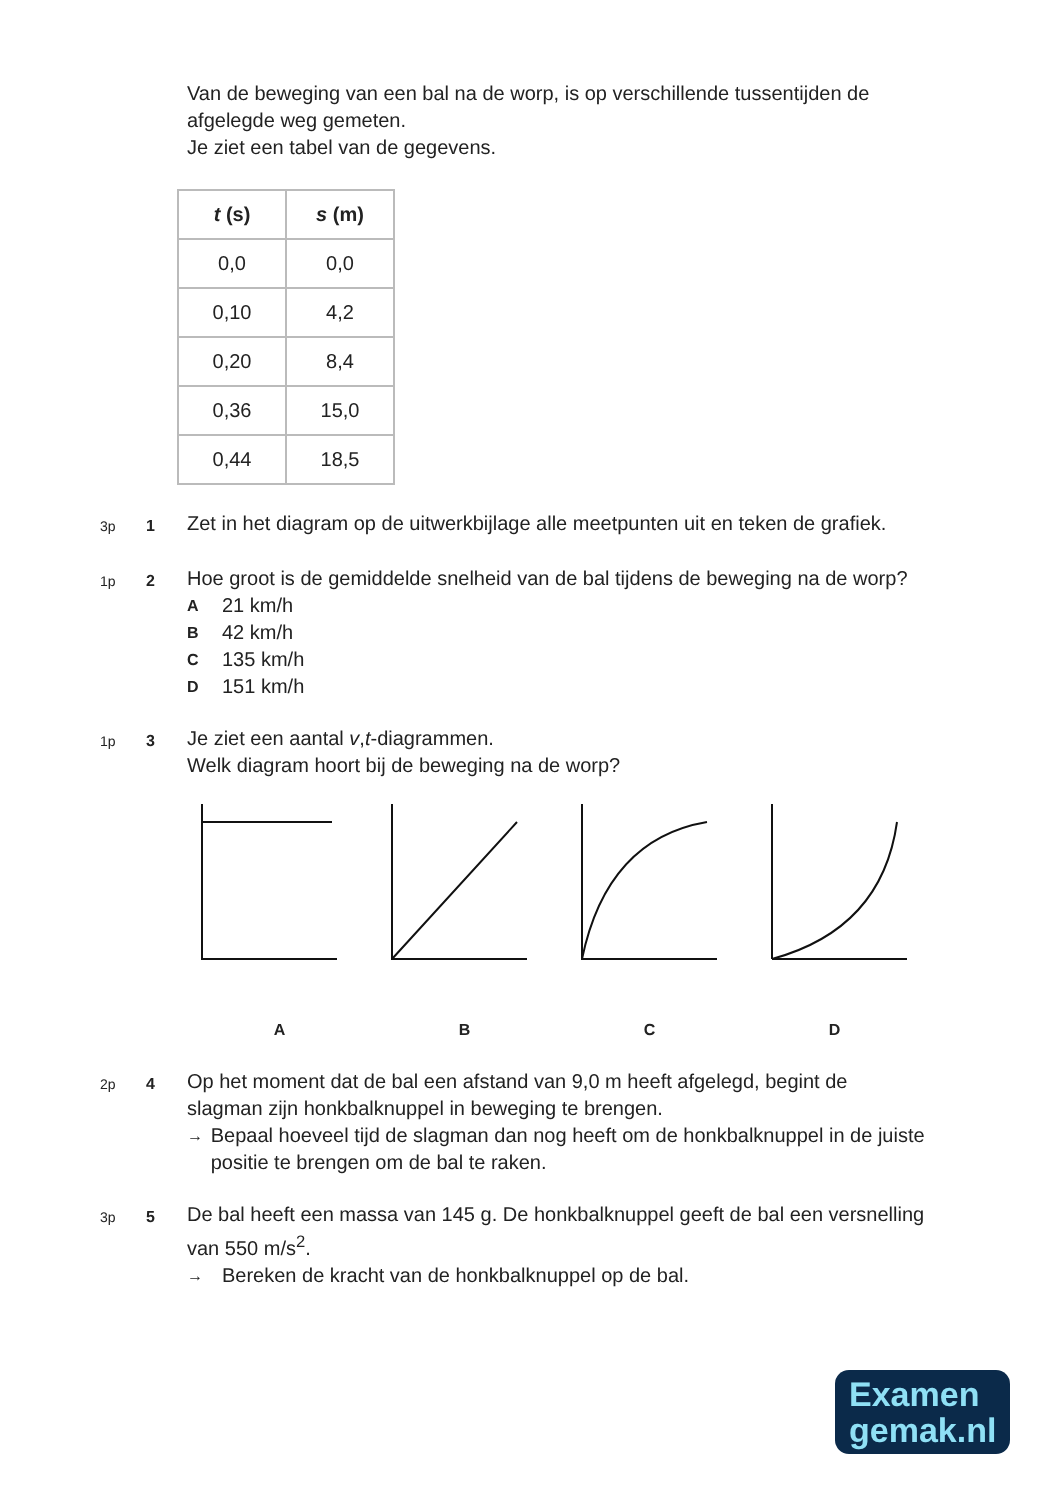Van de beweging van een bal na de worp, is op verschillende tussentijden de afgelegde weg gemeten.
Je ziet een tabel van de gegevens.
| t (s) | s (m) |
| --- | --- |
| 0,0 | 0,0 |
| 0,10 | 4,2 |
| 0,20 | 8,4 |
| 0,36 | 15,0 |
| 0,44 | 18,5 |
3p 1
Zet in het diagram op de uitwerkbijlage alle meetpunten uit en teken de grafiek.
1p 2
Hoe groot is de gemiddelde snelheid van de bal tijdens de beweging na de worp?
A 21 km/h
B 42 km/h
C 135 km/h
D 151 km/h
1p 3
Je ziet een aantal v,t-diagrammen.
Welk diagram hoort bij de beweging na de worp?
A B C D
2p 4
Op het moment dat de bal een afstand van 9,0 m heeft afgelegd, begint de slagman zijn honkbalknuppel in beweging te brengen.
→ Bepaal hoeveel tijd de slagman dan nog heeft om de honkbalknuppel in de juiste positie te brengen om de bal te raken.
3p 5
De bal heeft een massa van 145 g. De honkbalknuppel geeft de bal een versnelling van 550 m/s<sup>2</sup>.
→ Bereken de kracht van de honkbalknuppel op de bal.
Examen
gemak.nl